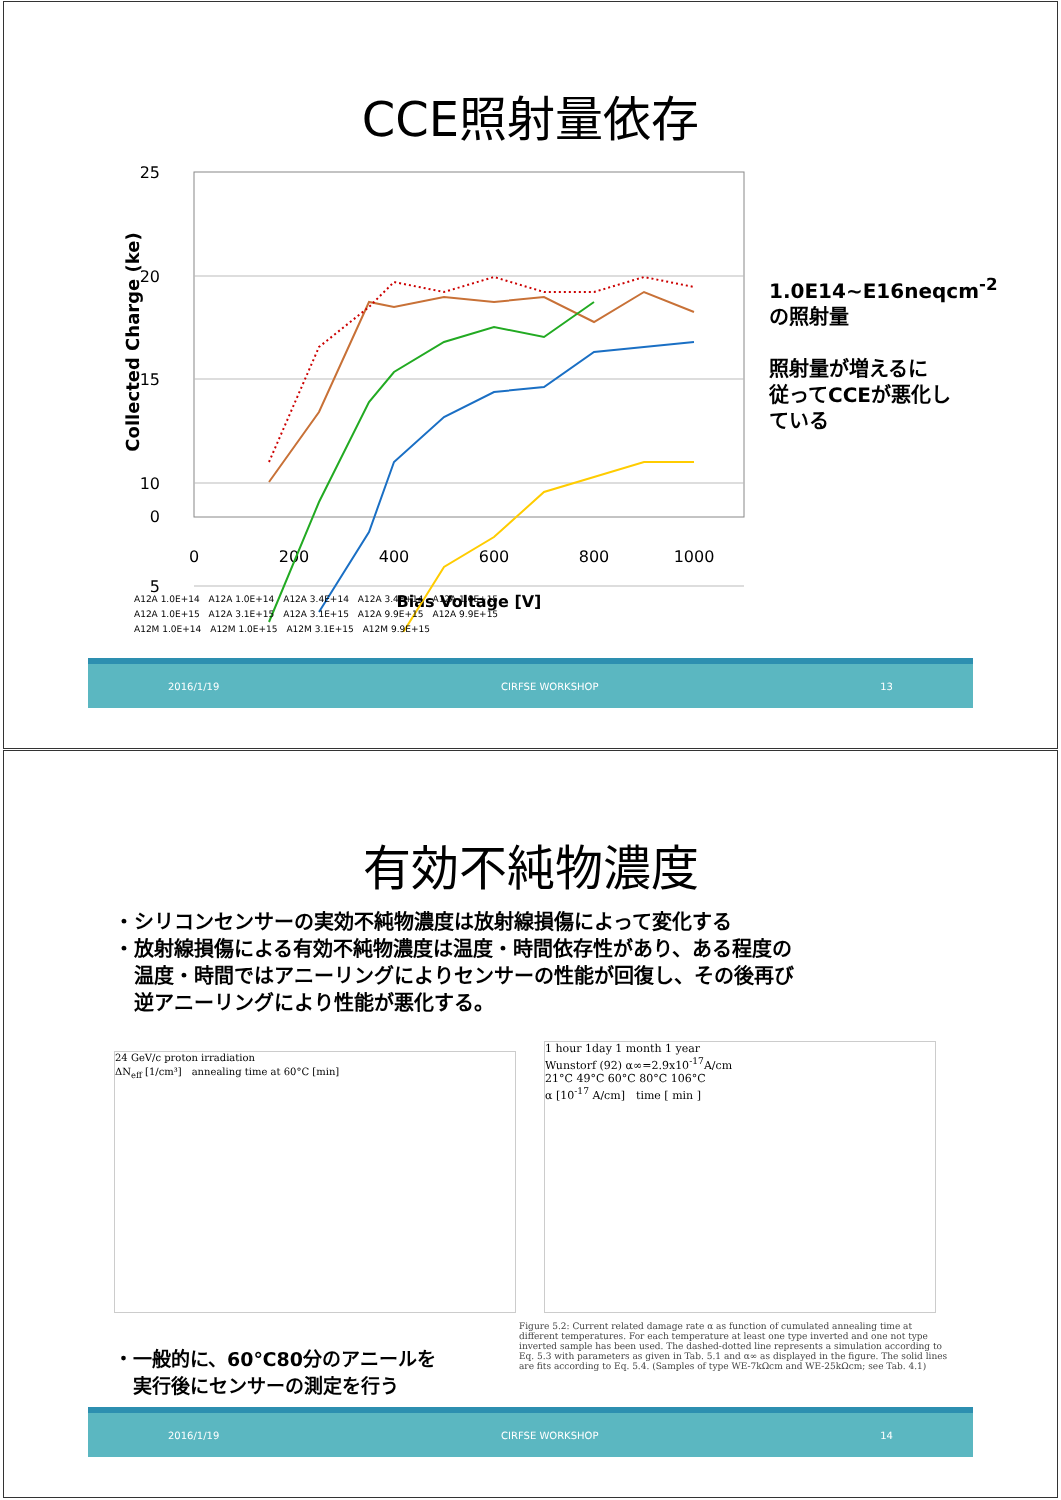CCE照射量依存
25
20
15
10
5
0
0
200
400
600
800
1000
Bias Voltage [V]
Collected Charge (ke)
A12A 1.0E+14　A12A 1.0E+14　A12A 3.4E+14　A12A 3.4E+14　A12A 1.0E+15
A12A 1.0E+15　A12A 3.1E+15　A12A 3.1E+15　A12A 9.9E+15　A12A 9.9E+15
A12M 1.0E+14　A12M 1.0E+15　A12M 3.1E+15　A12M 9.9E+15
1.0E14~E16neqcm<sup>-2</sup>
の照射量
照射量が増えるに
従ってCCEが悪化し
ている
2016/1/19 CIRFSE WORKSHOP 13
有効不純物濃度
・シリコンセンサーの実効不純物濃度は放射線損傷によって変化する
・放射線損傷による有効不純物濃度は温度・時間依存性があり、ある程度の
　温度・時間ではアニーリングによりセンサーの性能が回復し、その後再び
　逆アニーリングにより性能が悪化する。
24 GeV/c proton irradiation
ΔN<sub>eff</sub> [1/cm³]　annealing time at 60°C [min]
1 hour 1day 1 month 1 year
Wunstorf (92) α∞=2.9x10<sup>-17</sup>A/cm
21°C 49°C 60°C 80°C 106°C
α [10<sup>-17</sup> A/cm]　time [ min ]
・一般的に、60℃80分のアニールを
　実行後にセンサーの測定を行う
Figure 5.2: Current related damage rate α as function of cumulated annealing time at different temperatures. For each temperature at least one type inverted and one not type inverted sample has been used. The dashed-dotted line represents a simulation according to Eq. 5.3 with parameters as given in Tab. 5.1 and α∞ as displayed in the figure. The solid lines are fits according to Eq. 5.4. (Samples of type WE-7kΩcm and WE-25kΩcm; see Tab. 4.1)
2016/1/19 CIRFSE WORKSHOP 14